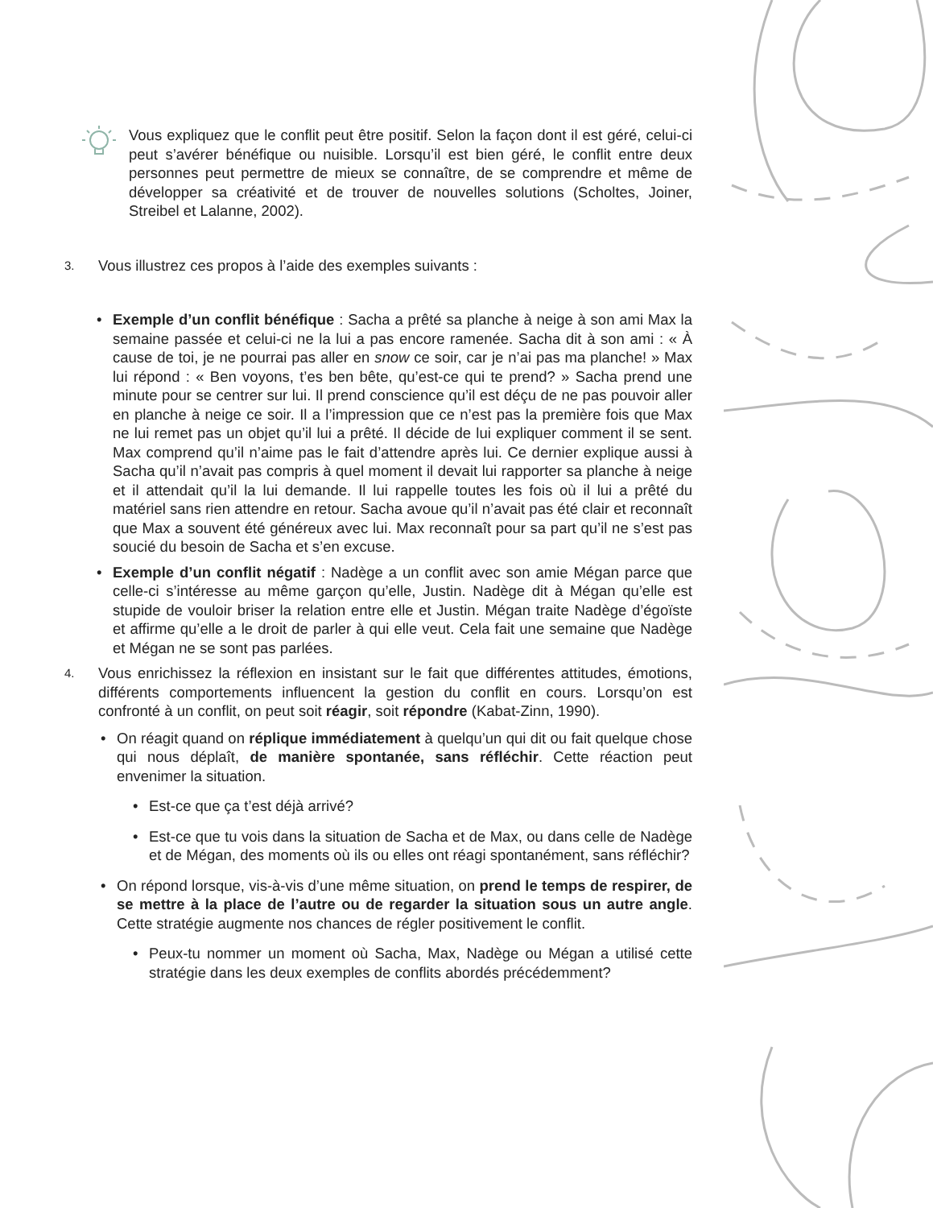Vous expliquez que le conflit peut être positif. Selon la façon dont il est géré, celui-ci peut s’avérer bénéfique ou nuisible. Lorsqu’il est bien géré, le conflit entre deux personnes peut permettre de mieux se connaître, de se comprendre et même de développer sa créativité et de trouver de nouvelles solutions (Scholtes, Joiner, Streibel et Lalanne, 2002).
3. Vous illustrez ces propos à l’aide des exemples suivants :
• Exemple d’un conflit bénéfique : Sacha a prêté sa planche à neige à son ami Max la semaine passée et celui-ci ne la lui a pas encore ramenée. Sacha dit à son ami : « À cause de toi, je ne pourrai pas aller en snow ce soir, car je n’ai pas ma planche! » Max lui répond : « Ben voyons, t’es ben bête, qu’est-ce qui te prend? » Sacha prend une minute pour se centrer sur lui. Il prend conscience qu’il est déçu de ne pas pouvoir aller en planche à neige ce soir. Il a l’impression que ce n’est pas la première fois que Max ne lui remet pas un objet qu’il lui a prêté. Il décide de lui expliquer comment il se sent. Max comprend qu’il n’aime pas le fait d’attendre après lui. Ce dernier explique aussi à Sacha qu’il n’avait pas compris à quel moment il devait lui rapporter sa planche à neige et il attendait qu’il la lui demande. Il lui rappelle toutes les fois où il lui a prêté du matériel sans rien attendre en retour. Sacha avoue qu’il n’avait pas été clair et reconnaît que Max a souvent été généreux avec lui. Max reconnaît pour sa part qu’il ne s’est pas soucié du besoin de Sacha et s’en excuse.
• Exemple d’un conflit négatif : Nadège a un conflit avec son amie Mégan parce que celle-ci s’intéresse au même garçon qu’elle, Justin. Nadège dit à Mégan qu’elle est stupide de vouloir briser la relation entre elle et Justin. Mégan traite Nadège d’égoïste et affirme qu’elle a le droit de parler à qui elle veut. Cela fait une semaine que Nadège et Mégan ne se sont pas parlées.
4. Vous enrichissez la réflexion en insistant sur le fait que différentes attitudes, émotions, différents comportements influencent la gestion du conflit en cours. Lorsqu’on est confronté à un conflit, on peut soit réagir, soit répondre (Kabat-Zinn, 1990).
• On réagit quand on réplique immédiatement à quelqu’un qui dit ou fait quelque chose qui nous déplaît, de manière spontanée, sans réfléchir. Cette réaction peut envenimer la situation.
• Est-ce que ça t’est déjà arrivé?
• Est-ce que tu vois dans la situation de Sacha et de Max, ou dans celle de Nadège et de Mégan, des moments où ils ou elles ont réagi spontanément, sans réfléchir?
• On répond lorsque, vis-à-vis d’une même situation, on prend le temps de respirer, de se mettre à la place de l’autre ou de regarder la situation sous un autre angle. Cette stratégie augmente nos chances de régler positivement le conflit.
• Peux-tu nommer un moment où Sacha, Max, Nadège ou Mégan a utilisé cette stratégie dans les deux exemples de conflits abordés précédemment?